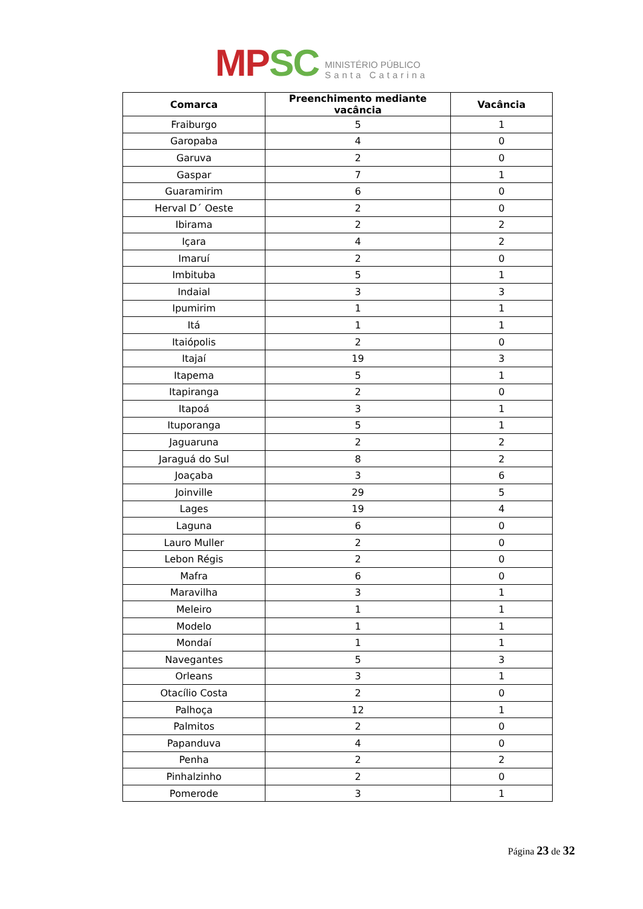MP SC
MINISTÉRIO PÚBLICO
Santa Catarina
| Comarca | Preenchimento mediante vacância | Vacância |
| --- | --- | --- |
| Fraiburgo | 5 | 1 |
| Garopaba | 4 | 0 |
| Garuva | 2 | 0 |
| Gaspar | 7 | 1 |
| Guaramirim | 6 | 0 |
| Herval D´ Oeste | 2 | 0 |
| Ibirama | 2 | 2 |
| Içara | 4 | 2 |
| Imaruí | 2 | 0 |
| Imbituba | 5 | 1 |
| Indaial | 3 | 3 |
| Ipumirim | 1 | 1 |
| Itá | 1 | 1 |
| Itaiópolis | 2 | 0 |
| Itajaí | 19 | 3 |
| Itapema | 5 | 1 |
| Itapiranga | 2 | 0 |
| Itapoá | 3 | 1 |
| Ituporanga | 5 | 1 |
| Jaguaruna | 2 | 2 |
| Jaraguá do Sul | 8 | 2 |
| Joaçaba | 3 | 6 |
| Joinville | 29 | 5 |
| Lages | 19 | 4 |
| Laguna | 6 | 0 |
| Lauro Muller | 2 | 0 |
| Lebon Régis | 2 | 0 |
| Mafra | 6 | 0 |
| Maravilha | 3 | 1 |
| Meleiro | 1 | 1 |
| Modelo | 1 | 1 |
| Mondaí | 1 | 1 |
| Navegantes | 5 | 3 |
| Orleans | 3 | 1 |
| Otacílio Costa | 2 | 0 |
| Palhoça | 12 | 1 |
| Palmitos | 2 | 0 |
| Papanduva | 4 | 0 |
| Penha | 2 | 2 |
| Pinhalzinho | 2 | 0 |
| Pomerode | 3 | 1 |
Página 23 de 32